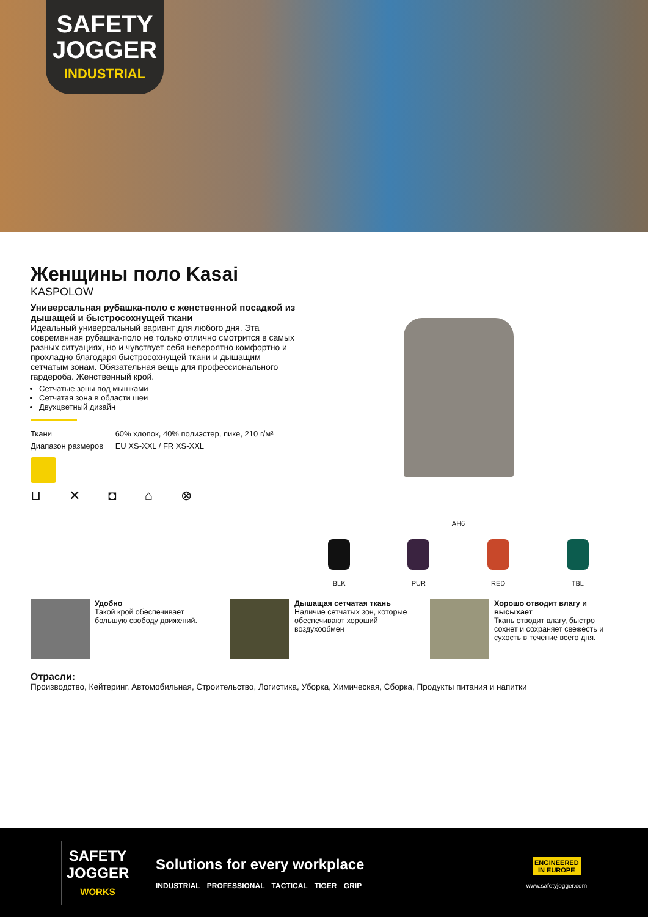SAFETY
JOGGER
INDUSTRIAL
Женщины поло Kasai
KASPOLOW
Универсальная рубашка-поло с женственной посадкой из дышащей и быстросохнущей ткани
Идеальный универсальный вариант для любого дня. Эта современная рубашка-поло не только отлично смотрится в самых разных ситуациях, но и чувствует себя невероятно комфортно и прохладно благодаря быстросохнущей ткани и дышащим сетчатым зонам. Обязательная вещь для профессионального гардероба. Женственный крой.
Сетчатые зоны под мышками
Сетчатая зона в области шеи
Двухцветный дизайн
| Ткани | 60% хлопок, 40% полиэстер, пике, 210 г/м² |
| Диапазон размеров | EU XS-XXL / FR XS-XXL |
⊔ ✕ ◘ ⌂ ⊗
AH6
BLK PUR RED TBL
Удобно
Такой крой обеспечивает большую свободу движений.
Дышащая сетчатая ткань
Наличие сетчатых зон, которые обеспечивают хороший воздухообмен
Хорошо отводит влагу и высыхает
Ткань отводит влагу, быстро сохнет и сохраняет свежесть и сухость в течение всего дня.
Отрасли:
Производство, Кейтеринг, Автомобильная, Строительство, Логистика, Уборка, Химическая, Сборка, Продукты питания и напитки
SAFETY
JOGGER
WORKS
Solutions for every workplace
INDUSTRIAL PROFESSIONAL TACTICAL TIGER GRIP
ENGINEERED
IN EUROPE
www.safetyjogger.com